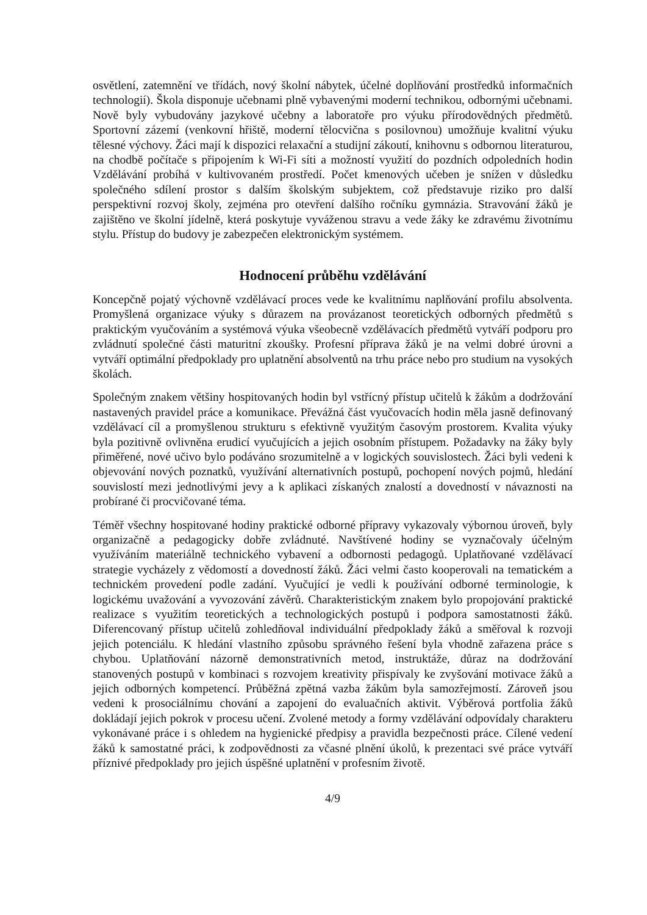osvětlení, zatemnění ve třídách, nový školní nábytek, účelné doplňování prostředků informačních technologií). Škola disponuje učebnami plně vybavenými moderní technikou, odbornými učebnami. Nově byly vybudovány jazykové učebny a laboratoře pro výuku přírodovědných předmětů. Sportovní zázemí (venkovní hřiště, moderní tělocvična s posilovnou) umožňuje kvalitní výuku tělesné výchovy. Žáci mají k dispozici relaxační a studijní zákoutí, knihovnu s odbornou literaturou, na chodbě počítače s připojením k Wi-Fi síti a možností využití do pozdních odpoledních hodin Vzdělávání probíhá v kultivovaném prostředí. Počet kmenových učeben je snížen v důsledku společného sdílení prostor s dalším školským subjektem, což představuje riziko pro další perspektivní rozvoj školy, zejména pro otevření dalšího ročníku gymnázia. Stravování žáků je zajištěno ve školní jídelně, která poskytuje vyváženou stravu a vede žáky ke zdravému životnímu stylu. Přístup do budovy je zabezpečen elektronickým systémem.
Hodnocení průběhu vzdělávání
Koncepčně pojatý výchovně vzdělávací proces vede ke kvalitnímu naplňování profilu absolventa. Promyšlená organizace výuky s důrazem na provázanost teoretických odborných předmětů s praktickým vyučováním a systémová výuka všeobecně vzdělávacích předmětů vytváří podporu pro zvládnutí společné části maturitní zkoušky. Profesní příprava žáků je na velmi dobré úrovni a vytváří optimální předpoklady pro uplatnění absolventů na trhu práce nebo pro studium na vysokých školách.
Společným znakem většiny hospitovaných hodin byl vstřícný přístup učitelů k žákům a dodržování nastavených pravidel práce a komunikace. Převážná část vyučovacích hodin měla jasně definovaný vzdělávací cíl a promyšlenou strukturu s efektivně využitým časovým prostorem. Kvalita výuky byla pozitivně ovlivněna erudicí vyučujících a jejich osobním přístupem. Požadavky na žáky byly přiměřené, nové učivo bylo podáváno srozumitelně a v logických souvislostech. Žáci byli vedeni k objevování nových poznatků, využívání alternativních postupů, pochopení nových pojmů, hledání souvislostí mezi jednotlivými jevy a k aplikaci získaných znalostí a dovedností v návaznosti na probírané či procvičované téma.
Téměř všechny hospitované hodiny praktické odborné přípravy vykazovaly výbornou úroveň, byly organizačně a pedagogicky dobře zvládnuté. Navštívené hodiny se vyznačovaly účelným využíváním materiálně technického vybavení a odbornosti pedagogů. Uplatňované vzdělávací strategie vycházely z vědomostí a dovedností žáků. Žáci velmi často kooperovali na tematickém a technickém provedení podle zadání. Vyučující je vedli k používání odborné terminologie, k logickému uvažování a vyvozování závěrů. Charakteristickým znakem bylo propojování praktické realizace s využitím teoretických a technologických postupů i podpora samostatnosti žáků. Diferencovaný přístup učitelů zohledňoval individuální předpoklady žáků a směřoval k rozvoji jejich potenciálu. K hledání vlastního způsobu správného řešení byla vhodně zařazena práce s chybou. Uplatňování názorně demonstrativních metod, instruktáže, důraz na dodržování stanovených postupů v kombinaci s rozvojem kreativity přispívaly ke zvyšování motivace žáků a jejich odborných kompetencí. Průběžná zpětná vazba žákům byla samozřejmostí. Zároveň jsou vedeni k prosociálnímu chování a zapojení do evaluačních aktivit. Výběrová portfolia žáků dokládají jejich pokrok v procesu učení. Zvolené metody a formy vzdělávání odpovídaly charakteru vykonávané práce i s ohledem na hygienické předpisy a pravidla bezpečnosti práce. Cílené vedení žáků k samostatné práci, k zodpovědnosti za včasné plnění úkolů, k prezentaci své práce vytváří příznivé předpoklady pro jejich úspěšné uplatnění v profesním životě.
4/9